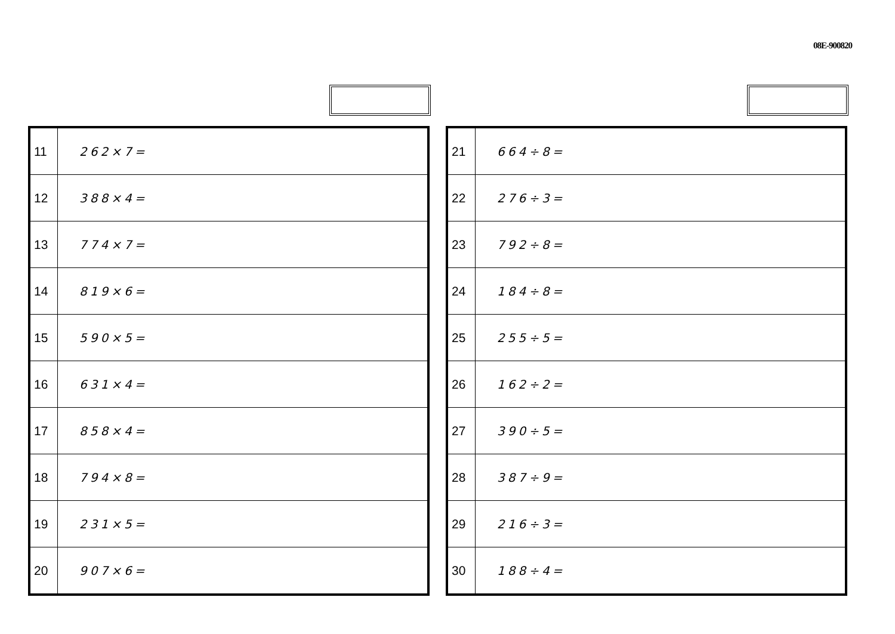08E-900820
| 11 | 262×7= |
| 12 | 388×4= |
| 13 | 774×7= |
| 14 | 819×6= |
| 15 | 590×5= |
| 16 | 631×4= |
| 17 | 858×4= |
| 18 | 794×8= |
| 19 | 231×5= |
| 20 | 907×6= |
| 21 | 664÷8= |
| 22 | 276÷3= |
| 23 | 792÷8= |
| 24 | 184÷8= |
| 25 | 255÷5= |
| 26 | 162÷2= |
| 27 | 390÷5= |
| 28 | 387÷9= |
| 29 | 216÷3= |
| 30 | 188÷4= |